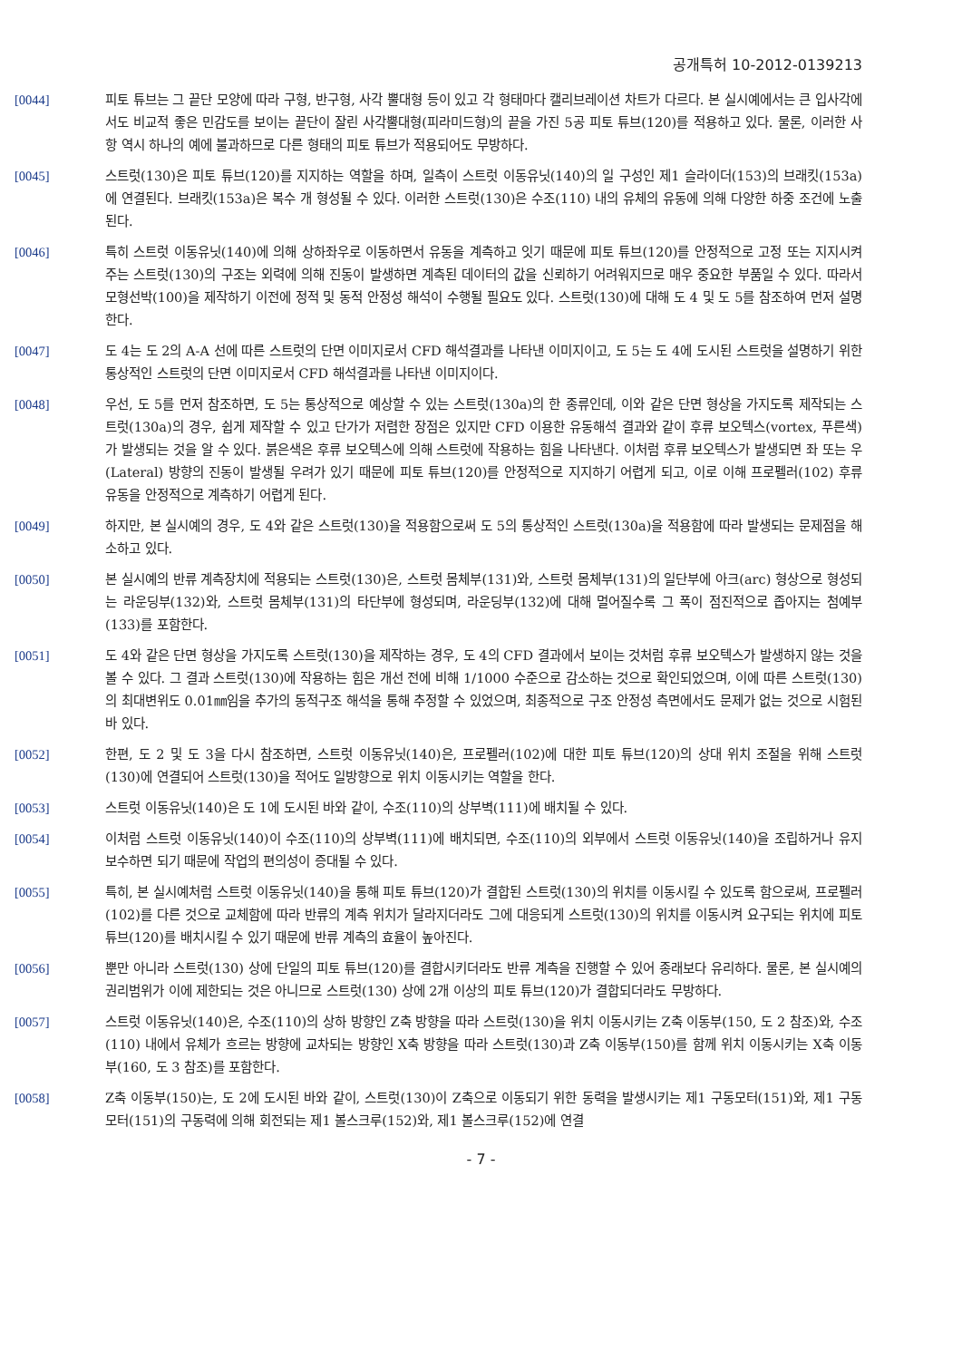공개특허 10-2012-0139213
[0044] 피토 튜브는 그 끝단 모양에 따라 구형, 반구형, 사각 뿔대형 등이 있고 각 형태마다 캘리브레이션 차트가 다르다. 본 실시예에서는 큰 입사각에서도 비교적 좋은 민감도를 보이는 끝단이 잘린 사각뿔대형(피라미드형)의 끝을 가진 5공 피토 튜브(120)를 적용하고 있다. 물론, 이러한 사항 역시 하나의 예에 불과하므로 다른 형태의 피토 튜브가 적용되어도 무방하다.
[0045] 스트럿(130)은 피토 튜브(120)를 지지하는 역할을 하며, 일측이 스트럿 이동유닛(140)의 일 구성인 제1 슬라이더(153)의 브래킷(153a)에 연결된다. 브래킷(153a)은 복수 개 형성될 수 있다. 이러한 스트럿(130)은 수조(110) 내의 유체의 유동에 의해 다양한 하중 조건에 노출된다.
[0046] 특히 스트럿 이동유닛(140)에 의해 상하좌우로 이동하면서 유동을 계측하고 잇기 때문에 피토 튜브(120)를 안정적으로 고정 또는 지지시켜주는 스트럿(130)의 구조는 외력에 의해 진동이 발생하면 계측된 데이터의 값을 신뢰하기 어려워지므로 매우 중요한 부품일 수 있다. 따라서 모형선박(100)을 제작하기 이전에 정적 및 동적 안정성 해석이 수행될 필요도 있다. 스트럿(130)에 대해 도 4 및 도 5를 참조하여 먼저 설명한다.
[0047] 도 4는 도 2의 A-A 선에 따른 스트럿의 단면 이미지로서 CFD 해석결과를 나타낸 이미지이고, 도 5는 도 4에 도시된 스트럿을 설명하기 위한 통상적인 스트럿의 단면 이미지로서 CFD 해석결과를 나타낸 이미지이다.
[0048] 우선, 도 5를 먼저 참조하면, 도 5는 통상적으로 예상할 수 있는 스트럿(130a)의 한 종류인데, 이와 같은 단면 형상을 가지도록 제작되는 스트럿(130a)의 경우, 쉽게 제작할 수 있고 단가가 저렴한 장점은 있지만 CFD 이용한 유동해석 결과와 같이 후류 보오텍스(vortex, 푸른색)가 발생되는 것을 알 수 있다. 붉은색은 후류 보오텍스에 의해 스트럿에 작용하는 힘을 나타낸다. 이처럼 후류 보오텍스가 발생되면 좌 또는 우(Lateral) 방향의 진동이 발생될 우려가 있기 때문에 피토 튜브(120)를 안정적으로 지지하기 어렵게 되고, 이로 이해 프로펠러(102) 후류 유동을 안정적으로 계측하기 어렵게 된다.
[0049] 하지만, 본 실시예의 경우, 도 4와 같은 스트럿(130)을 적용함으로써 도 5의 통상적인 스트럿(130a)을 적용함에 따라 발생되는 문제점을 해소하고 있다.
[0050] 본 실시예의 반류 계측장치에 적용되는 스트럿(130)은, 스트럿 몸체부(131)와, 스트럿 몸체부(131)의 일단부에 아크(arc) 형상으로 형성되는 라운딩부(132)와, 스트럿 몸체부(131)의 타단부에 형성되며, 라운딩부(132)에 대해 멀어질수록 그 폭이 점진적으로 좁아지는 첨예부(133)를 포함한다.
[0051] 도 4와 같은 단면 형상을 가지도록 스트럿(130)을 제작하는 경우, 도 4의 CFD 결과에서 보이는 것처럼 후류 보오텍스가 발생하지 않는 것을 볼 수 있다. 그 결과 스트럿(130)에 작용하는 힘은 개선 전에 비해 1/1000 수준으로 감소하는 것으로 확인되었으며, 이에 따른 스트럿(130)의 최대변위도 0.01㎜임을 추가의 동적구조 해석을 통해 추정할 수 있었으며, 최종적으로 구조 안정성 측면에서도 문제가 없는 것으로 시험된 바 있다.
[0052] 한편, 도 2 및 도 3을 다시 참조하면, 스트럿 이동유닛(140)은, 프로펠러(102)에 대한 피토 튜브(120)의 상대 위치 조절을 위해 스트럿(130)에 연결되어 스트럿(130)을 적어도 일방향으로 위치 이동시키는 역할을 한다.
[0053] 스트럿 이동유닛(140)은 도 1에 도시된 바와 같이, 수조(110)의 상부벽(111)에 배치될 수 있다.
[0054] 이처럼 스트럿 이동유닛(140)이 수조(110)의 상부벽(111)에 배치되면, 수조(110)의 외부에서 스트럿 이동유닛(140)을 조립하거나 유지보수하면 되기 때문에 작업의 편의성이 증대될 수 있다.
[0055] 특히, 본 실시예처럼 스트럿 이동유닛(140)을 통해 피토 튜브(120)가 결합된 스트럿(130)의 위치를 이동시킬 수 있도록 함으로써, 프로펠러(102)를 다른 것으로 교체함에 따라 반류의 계측 위치가 달라지더라도 그에 대응되게 스트럿(130)의 위치를 이동시켜 요구되는 위치에 피토 튜브(120)를 배치시킬 수 있기 때문에 반류 계측의 효율이 높아진다.
[0056] 뿐만 아니라 스트럿(130) 상에 단일의 피토 튜브(120)를 결합시키더라도 반류 계측을 진행할 수 있어 종래보다 유리하다. 물론, 본 실시예의 권리범위가 이에 제한되는 것은 아니므로 스트럿(130) 상에 2개 이상의 피토 튜브(120)가 결합되더라도 무방하다.
[0057] 스트럿 이동유닛(140)은, 수조(110)의 상하 방향인 Z축 방향을 따라 스트럿(130)을 위치 이동시키는 Z축 이동부(150, 도 2 참조)와, 수조(110) 내에서 유체가 흐르는 방향에 교차되는 방향인 X축 방향을 따라 스트럿(130)과 Z축 이동부(150)를 함께 위치 이동시키는 X축 이동부(160, 도 3 참조)를 포함한다.
[0058] Z축 이동부(150)는, 도 2에 도시된 바와 같이, 스트럿(130)이 Z축으로 이동되기 위한 동력을 발생시키는 제1 구동모터(151)와, 제1 구동모터(151)의 구동력에 의해 회전되는 제1 볼스크루(152)와, 제1 볼스크루(152)에 연결
- 7 -